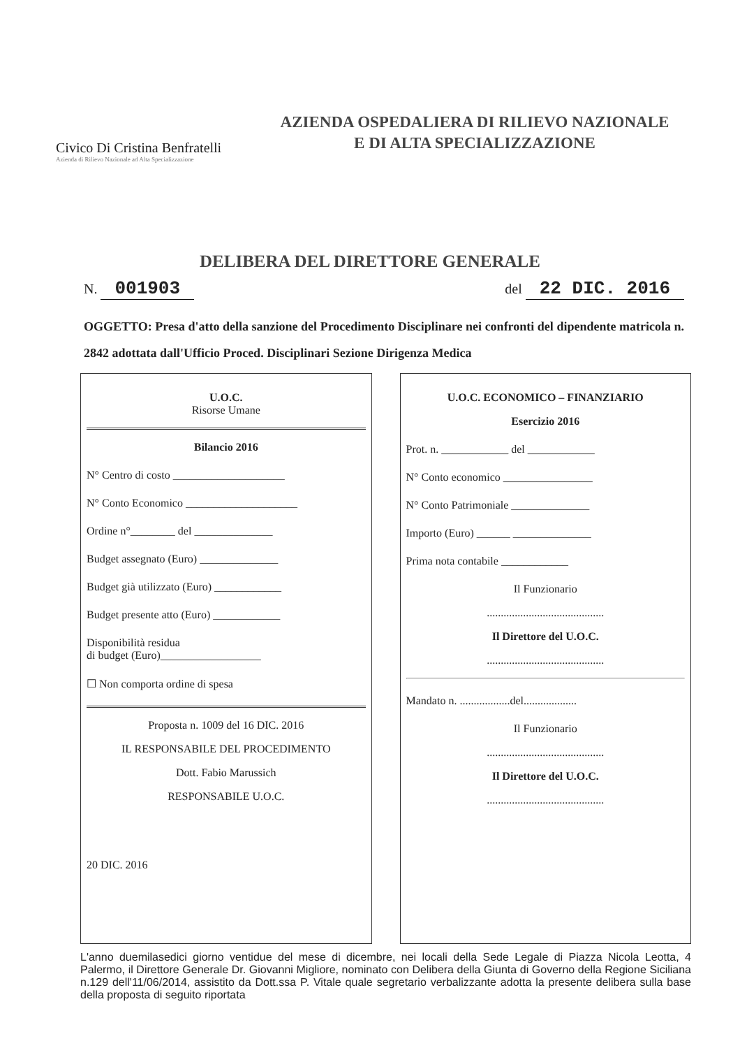Civico Di Cristina Benfratelli
Azienda di Rilievo Nazionale ad Alta Specializzazione
AZIENDA OSPEDALIERA DI RILIEVO NAZIONALE
E DI ALTA SPECIALIZZAZIONE
DELIBERA DEL DIRETTORE GENERALE
N. 001903 del 22 DIC. 2016
OGGETTO: Presa d'atto della sanzione del Procedimento Disciplinare nei confronti del dipendente matricola n. 2842 adottata dall'Ufficio Proced. Disciplinari Sezione Dirigenza Medica
U.O.C.
Risorse Umane
Bilancio 2016
N° Centro di costo ____________________
N° Conto Economico ____________________
Ordine n°________ del ______________
Budget assegnato (Euro) ______________
Budget già utilizzato (Euro) ____________
Budget presente atto (Euro) ____________
Disponibilità residua
di budget (Euro)__________________
☐ Non comporta ordine di spesa
Proposta n. 1009 del 16 DIC. 2016
IL RESPONSABILE DEL PROCEDIMENTO
Dott. Fabio Marussich
RESPONSABILE U.O.C.
20 DIC. 2016
U.O.C. ECONOMICO – FINANZIARIO
Esercizio 2016
Prot. n. ____________ del ____________
N° Conto economico ________________
N° Conto Patrimoniale ______________
Importo (Euro) ______ ______________
Prima nota contabile ____________
Il Funzionario
..........................................
Il Direttore del U.O.C.
..........................................
Mandato n. ..................del...................
Il Funzionario
..........................................
Il Direttore del U.O.C.
..........................................
L'anno duemilasedici giorno ventidue del mese di dicembre, nei locali della Sede Legale di Piazza Nicola Leotta, 4 Palermo, il Direttore Generale Dr. Giovanni Migliore, nominato con Delibera della Giunta di Governo della Regione Siciliana n.129 dell'11/06/2014, assistito da Dott.ssa P. Vitale quale segretario verbalizzante adotta la presente delibera sulla base della proposta di seguito riportata